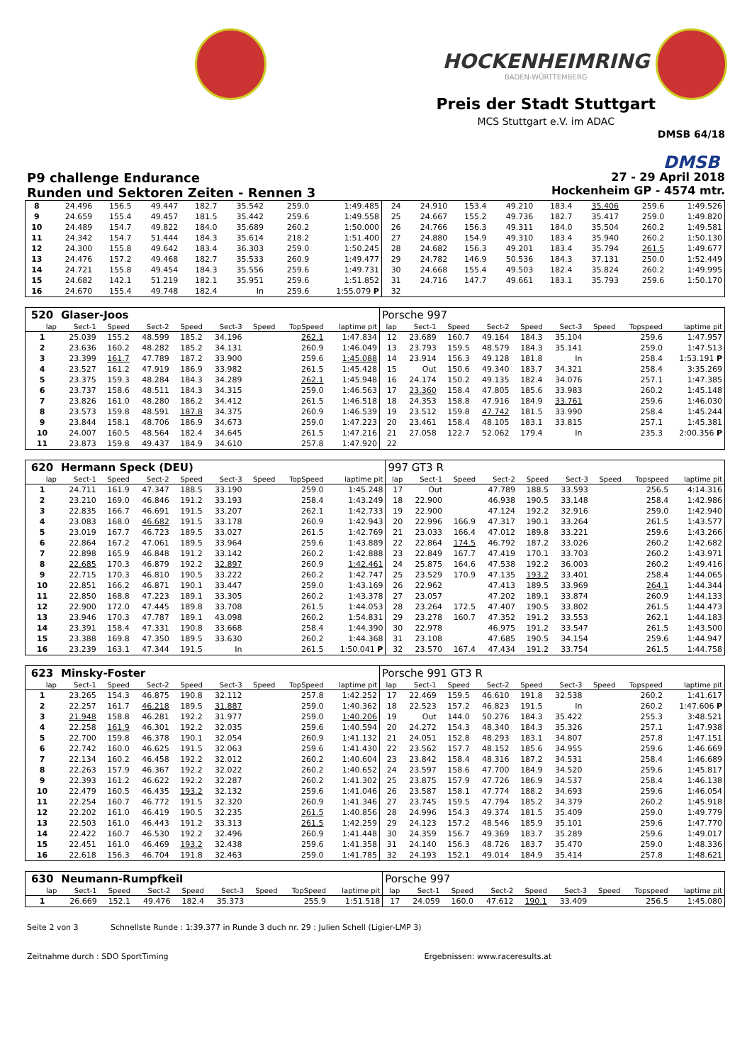HOCKENHEIMRING
BADEN-WÜRTTEMBERG
Preis der Stadt Stuttgart
MCS Stuttgart e.V. im ADAC
DMSB 64/18
DMSB
P9 challenge Endurance
Runden und Sektoren Zeiten - Rennen 3
27 - 29 April 2018
Hockenheim GP - 4574 mtr.
| 8 | 24.496 | 156.5 | 49.447 | 182.7 | 35.542 | | 259.0 | 1:49.485 | 24 | 24.910 | 153.4 | 49.210 | 183.4 | 35.406 | | 259.6 | 1:49.526 |
| 9 | 24.659 | 155.4 | 49.457 | 181.5 | 35.442 | | 259.6 | 1:49.558 | 25 | 24.667 | 155.2 | 49.736 | 182.7 | 35.417 | | 259.0 | 1:49.820 |
| 10 | 24.489 | 154.7 | 49.822 | 184.0 | 35.689 | | 260.2 | 1:50.000 | 26 | 24.766 | 156.3 | 49.311 | 184.0 | 35.504 | | 260.2 | 1:49.581 |
| 11 | 24.342 | 154.7 | 51.444 | 184.3 | 35.614 | | 218.2 | 1:51.400 | 27 | 24.880 | 154.9 | 49.310 | 183.4 | 35.940 | | 260.2 | 1:50.130 |
| 12 | 24.300 | 155.8 | 49.642 | 183.4 | 36.303 | | 259.0 | 1:50.245 | 28 | 24.682 | 156.3 | 49.201 | 183.4 | 35.794 | | 261.5 | 1:49.677 |
| 13 | 24.476 | 157.2 | 49.468 | 182.7 | 35.533 | | 260.9 | 1:49.477 | 29 | 24.782 | 146.9 | 50.536 | 184.3 | 37.131 | | 250.0 | 1:52.449 |
| 14 | 24.721 | 155.8 | 49.454 | 184.3 | 35.556 | | 259.6 | 1:49.731 | 30 | 24.668 | 155.4 | 49.503 | 182.4 | 35.824 | | 260.2 | 1:49.995 |
| 15 | 24.682 | 142.1 | 51.219 | 182.1 | 35.951 | | 259.6 | 1:51.852 | 31 | 24.716 | 147.7 | 49.661 | 183.1 | 35.793 | | 259.6 | 1:50.170 |
| 16 | 24.670 | 155.4 | 49.748 | 182.4 | In | | 259.6 | 1:55.079 P | 32 | | | | | | | | |
| 520 | Glaser-Joos | | | | | | | | Porsche 997 | | | | | | | | |
| lap | Sect-1 | Speed | Sect-2 | Speed | Sect-3 | Speed | TopSpeed | laptime pit | lap | Sect-1 | Speed | Sect-2 | Speed | Sect-3 | Speed | Topspeed | laptime pit |
| 1 | 25.039 | 155.2 | 48.599 | 185.2 | 34.196 | | 262.1 | 1:47.834 | 12 | 23.689 | 160.7 | 49.164 | 184.3 | 35.104 | | 259.6 | 1:47.957 |
| 2 | 23.636 | 160.2 | 48.282 | 185.2 | 34.131 | | 260.9 | 1:46.049 | 13 | 23.793 | 159.5 | 48.579 | 184.3 | 35.141 | | 259.0 | 1:47.513 |
| 3 | 23.399 | 161.7 | 47.789 | 187.2 | 33.900 | | 259.6 | 1:45.088 | 14 | 23.914 | 156.3 | 49.128 | 181.8 | In | | 258.4 | 1:53.191 P |
| 4 | 23.527 | 161.2 | 47.919 | 186.9 | 33.982 | | 261.5 | 1:45.428 | 15 | Out | 150.6 | 49.340 | 183.7 | 34.321 | | 258.4 | 3:35.269 |
| 5 | 23.375 | 159.3 | 48.284 | 184.3 | 34.289 | | 262.1 | 1:45.948 | 16 | 24.174 | 150.2 | 49.135 | 182.4 | 34.076 | | 257.1 | 1:47.385 |
| 6 | 23.737 | 158.6 | 48.511 | 184.3 | 34.315 | | 259.0 | 1:46.563 | 17 | 23.360 | 158.4 | 47.805 | 185.6 | 33.983 | | 260.2 | 1:45.148 |
| 7 | 23.826 | 161.0 | 48.280 | 186.2 | 34.412 | | 261.5 | 1:46.518 | 18 | 24.353 | 158.8 | 47.916 | 184.9 | 33.761 | | 259.6 | 1:46.030 |
| 8 | 23.573 | 159.8 | 48.591 | 187.8 | 34.375 | | 260.9 | 1:46.539 | 19 | 23.512 | 159.8 | 47.742 | 181.5 | 33.990 | | 258.4 | 1:45.244 |
| 9 | 23.844 | 158.1 | 48.706 | 186.9 | 34.673 | | 259.0 | 1:47.223 | 20 | 23.461 | 158.4 | 48.105 | 183.1 | 33.815 | | 257.1 | 1:45.381 |
| 10 | 24.007 | 160.5 | 48.564 | 182.4 | 34.645 | | 261.5 | 1:47.216 | 21 | 27.058 | 122.7 | 52.062 | 179.4 | In | | 235.3 | 2:00.356 P |
| 11 | 23.873 | 159.8 | 49.437 | 184.9 | 34.610 | | 257.8 | 1:47.920 | 22 | | | | | | | | |
| 620 | Hermann Speck (DEU) | | | | | | | | 997 GT3 R | | | | | | | | |
| lap | Sect-1 | Speed | Sect-2 | Speed | Sect-3 | Speed | TopSpeed | laptime pit | lap | Sect-1 | Speed | Sect-2 | Speed | Sect-3 | Speed | Topspeed | laptime pit |
| 1 | 24.711 | 161.9 | 47.347 | 188.5 | 33.190 | | 259.0 | 1:45.248 | 17 | Out | | 47.789 | 188.5 | 33.593 | | 256.5 | 4:14.316 |
| 2 | 23.210 | 169.0 | 46.846 | 191.2 | 33.193 | | 258.4 | 1:43.249 | 18 | 22.900 | | 46.938 | 190.5 | 33.148 | | 258.4 | 1:42.986 |
| 3 | 22.835 | 166.7 | 46.691 | 191.5 | 33.207 | | 262.1 | 1:42.733 | 19 | 22.900 | | 47.124 | 192.2 | 32.916 | | 259.0 | 1:42.940 |
| 4 | 23.083 | 168.0 | 46.682 | 191.5 | 33.178 | | 260.9 | 1:42.943 | 20 | 22.996 | 166.9 | 47.317 | 190.1 | 33.264 | | 261.5 | 1:43.577 |
| 5 | 23.019 | 167.7 | 46.723 | 189.5 | 33.027 | | 261.5 | 1:42.769 | 21 | 23.033 | 166.4 | 47.012 | 189.8 | 33.221 | | 259.6 | 1:43.266 |
| 6 | 22.864 | 167.2 | 47.061 | 189.5 | 33.964 | | 259.6 | 1:43.889 | 22 | 22.864 | 174.5 | 46.792 | 187.2 | 33.026 | | 260.2 | 1:42.682 |
| 7 | 22.898 | 165.9 | 46.848 | 191.2 | 33.142 | | 260.2 | 1:42.888 | 23 | 22.849 | 167.7 | 47.419 | 170.1 | 33.703 | | 260.2 | 1:43.971 |
| 8 | 22.685 | 170.3 | 46.879 | 192.2 | 32.897 | | 260.9 | 1:42.461 | 24 | 25.875 | 164.6 | 47.538 | 192.2 | 36.003 | | 260.2 | 1:49.416 |
| 9 | 22.715 | 170.3 | 46.810 | 190.5 | 33.222 | | 260.2 | 1:42.747 | 25 | 23.529 | 170.9 | 47.135 | 193.2 | 33.401 | | 258.4 | 1:44.065 |
| 10 | 22.851 | 166.2 | 46.871 | 190.1 | 33.447 | | 259.0 | 1:43.169 | 26 | 22.962 | | 47.413 | 189.5 | 33.969 | | 264.1 | 1:44.344 |
| 11 | 22.850 | 168.8 | 47.223 | 189.1 | 33.305 | | 260.2 | 1:43.378 | 27 | 23.057 | | 47.202 | 189.1 | 33.874 | | 260.9 | 1:44.133 |
| 12 | 22.900 | 172.0 | 47.445 | 189.8 | 33.708 | | 261.5 | 1:44.053 | 28 | 23.264 | 172.5 | 47.407 | 190.5 | 33.802 | | 261.5 | 1:44.473 |
| 13 | 23.946 | 170.3 | 47.787 | 189.1 | 43.098 | | 260.2 | 1:54.831 | 29 | 23.278 | 160.7 | 47.352 | 191.2 | 33.553 | | 262.1 | 1:44.183 |
| 14 | 23.391 | 158.4 | 47.331 | 190.8 | 33.668 | | 258.4 | 1:44.390 | 30 | 22.978 | | 46.975 | 191.2 | 33.547 | | 261.5 | 1:43.500 |
| 15 | 23.388 | 169.8 | 47.350 | 189.5 | 33.630 | | 260.2 | 1:44.368 | 31 | 23.108 | | 47.685 | 190.5 | 34.154 | | 259.6 | 1:44.947 |
| 16 | 23.239 | 163.1 | 47.344 | 191.5 | In | | 261.5 | 1:50.041 P | 32 | 23.570 | 167.4 | 47.434 | 191.2 | 33.754 | | 261.5 | 1:44.758 |
| 623 | Minsky-Foster | | | | | | | | Porsche 991 GT3 R | | | | | | | | |
| lap | Sect-1 | Speed | Sect-2 | Speed | Sect-3 | Speed | TopSpeed | laptime pit | lap | Sect-1 | Speed | Sect-2 | Speed | Sect-3 | Speed | Topspeed | laptime pit |
| 1 | 23.265 | 154.3 | 46.875 | 190.8 | 32.112 | | 257.8 | 1:42.252 | 17 | 22.469 | 159.5 | 46.610 | 191.8 | 32.538 | | 260.2 | 1:41.617 |
| 2 | 22.257 | 161.7 | 46.218 | 189.5 | 31.887 | | 259.0 | 1:40.362 | 18 | 22.523 | 157.2 | 46.823 | 191.5 | In | | 260.2 | 1:47.606 P |
| 3 | 21.948 | 158.8 | 46.281 | 192.2 | 31.977 | | 259.0 | 1:40.206 | 19 | Out | 144.0 | 50.276 | 184.3 | 35.422 | | 255.3 | 3:48.521 |
| 4 | 22.258 | 161.9 | 46.301 | 192.2 | 32.035 | | 259.6 | 1:40.594 | 20 | 24.272 | 154.3 | 48.340 | 184.3 | 35.326 | | 257.1 | 1:47.938 |
| 5 | 22.700 | 159.8 | 46.378 | 190.1 | 32.054 | | 260.9 | 1:41.132 | 21 | 24.051 | 152.8 | 48.293 | 183.1 | 34.807 | | 257.8 | 1:47.151 |
| 6 | 22.742 | 160.0 | 46.625 | 191.5 | 32.063 | | 259.6 | 1:41.430 | 22 | 23.562 | 157.7 | 48.152 | 185.6 | 34.955 | | 259.6 | 1:46.669 |
| 7 | 22.134 | 160.2 | 46.458 | 192.2 | 32.012 | | 260.2 | 1:40.604 | 23 | 23.842 | 158.4 | 48.316 | 187.2 | 34.531 | | 258.4 | 1:46.689 |
| 8 | 22.263 | 157.9 | 46.367 | 192.2 | 32.022 | | 260.2 | 1:40.652 | 24 | 23.597 | 158.6 | 47.700 | 184.9 | 34.520 | | 259.6 | 1:45.817 |
| 9 | 22.393 | 161.2 | 46.622 | 192.2 | 32.287 | | 260.2 | 1:41.302 | 25 | 23.875 | 157.9 | 47.726 | 186.9 | 34.537 | | 258.4 | 1:46.138 |
| 10 | 22.479 | 160.5 | 46.435 | 193.2 | 32.132 | | 259.6 | 1:41.046 | 26 | 23.587 | 158.1 | 47.774 | 188.2 | 34.693 | | 259.6 | 1:46.054 |
| 11 | 22.254 | 160.7 | 46.772 | 191.5 | 32.320 | | 260.9 | 1:41.346 | 27 | 23.745 | 159.5 | 47.794 | 185.2 | 34.379 | | 260.2 | 1:45.918 |
| 12 | 22.202 | 161.0 | 46.419 | 190.5 | 32.235 | | 261.5 | 1:40.856 | 28 | 24.996 | 154.3 | 49.374 | 181.5 | 35.409 | | 259.0 | 1:49.779 |
| 13 | 22.503 | 161.0 | 46.443 | 191.2 | 33.313 | | 261.5 | 1:42.259 | 29 | 24.123 | 157.2 | 48.546 | 185.9 | 35.101 | | 259.6 | 1:47.770 |
| 14 | 22.422 | 160.7 | 46.530 | 192.2 | 32.496 | | 260.9 | 1:41.448 | 30 | 24.359 | 156.7 | 49.369 | 183.7 | 35.289 | | 259.6 | 1:49.017 |
| 15 | 22.451 | 161.0 | 46.469 | 193.2 | 32.438 | | 259.6 | 1:41.358 | 31 | 24.140 | 156.3 | 48.726 | 183.7 | 35.470 | | 259.0 | 1:48.336 |
| 16 | 22.618 | 156.3 | 46.704 | 191.8 | 32.463 | | 259.0 | 1:41.785 | 32 | 24.193 | 152.1 | 49.014 | 184.9 | 35.414 | | 257.8 | 1:48.621 |
| 630 | Neumann-Rumpfkeil | | | | | | | | Porsche 997 | | | | | | | | |
| lap | Sect-1 | Speed | Sect-2 | Speed | Sect-3 | Speed | TopSpeed | laptime pit | lap | Sect-1 | Speed | Sect-2 | Speed | Sect-3 | Speed | Topspeed | laptime pit |
| 1 | 26.669 | 152.1 | 49.476 | 182.4 | 35.373 | | 255.9 | 1:51.518 | 17 | 24.059 | 160.0 | 47.612 | 190.1 | 33.409 | | 256.5 | 1:45.080 |
Seite 2 von 3 Schnellste Runde : 1:39.377 in Runde 3 duch nr. 29 : Julien Schell (Ligier-LMP 3)
Zeitnahme durch : SDO SportTiming Ergebnissen: www.raceresults.at